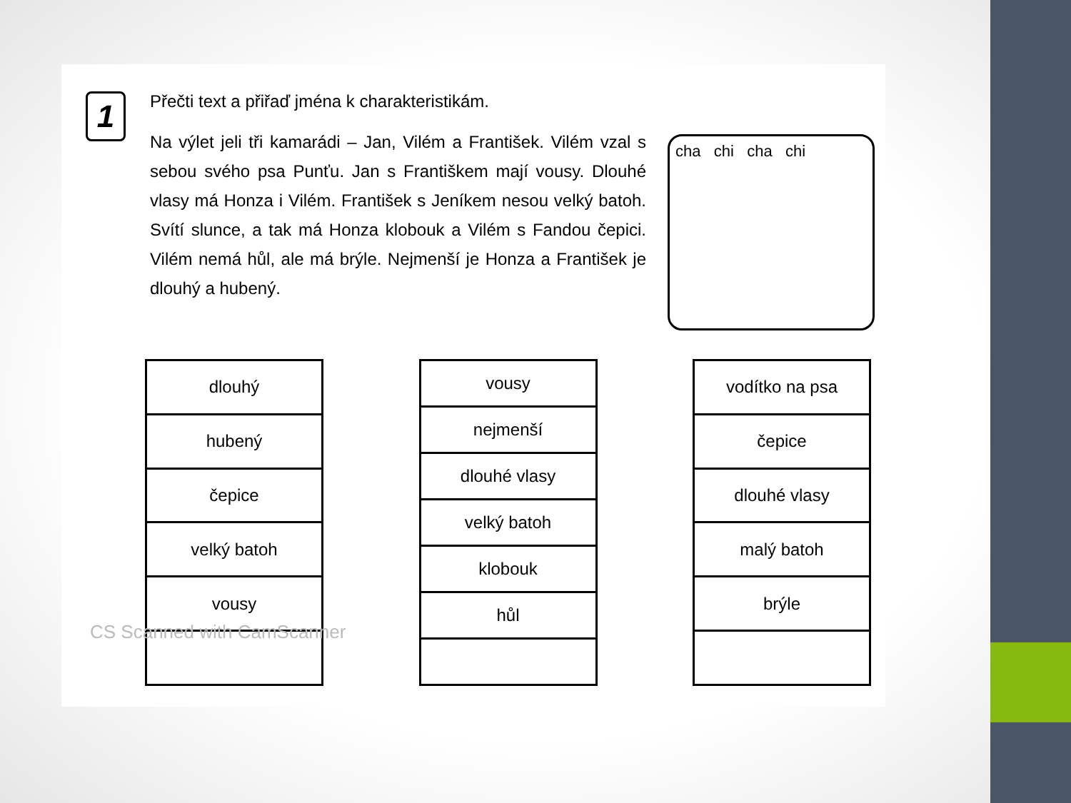1
Přečti text a přiřaď jména k charakteristikám.
Na výlet jeli tři kamarádi – Jan, Vilém a František. Vilém vzal s sebou svého psa Punťu. Jan s Františkem mají vousy. Dlouhé vlasy má Honza i Vilém. František s Jeníkem nesou velký batoh. Svítí slunce, a tak má Honza klobouk a Vilém s Fandou čepici. Vilém nemá hůl, ale má brýle. Nejmenší je Honza a František je dlouhý a hubený.
cha chi cha chi
| dlouhý |
| hubený |
| čepice |
| velký batoh |
| vousy |
| vousy |
| nejmenší |
| dlouhé vlasy |
| velký batoh |
| klobouk |
| hůl |
| vodítko na psa |
| čepice |
| dlouhé vlasy |
| malý batoh |
| brýle |
CS Scanned with CamScanner